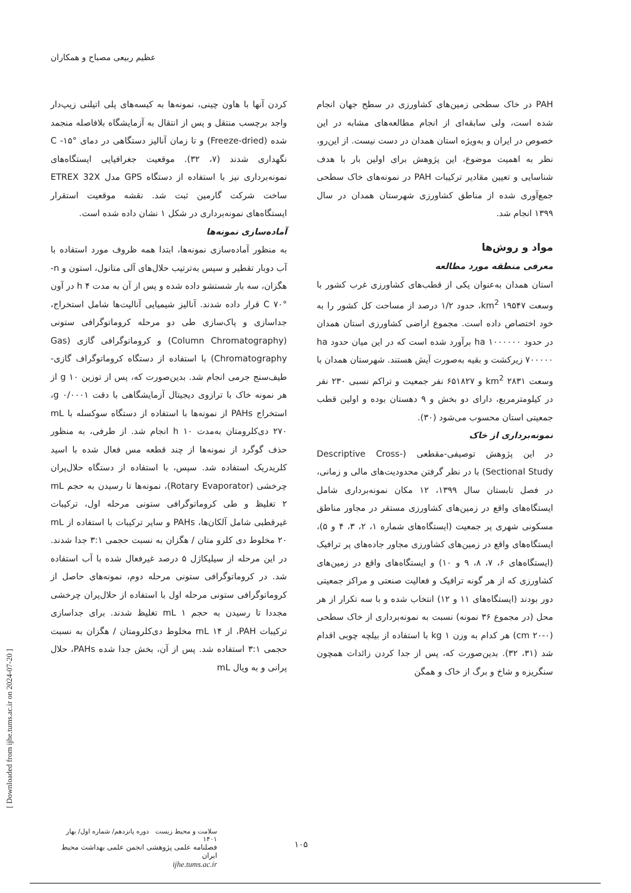عظیم ربیعی مصباح و همکاران
PAH در خاک سطحی زمین‌های کشاورزی در سطح جهان انجام شده است، ولی سابقه‌ای از انجام مطالعه‌های مشابه در این خصوص در ایران و به‌ویژه استان همدان در دست نیست. از این‌رو، نظر به اهمیت موضوع، این پژوهش برای اولین بار با هدف شناسایی و تعیین مقادیر ترکیبات PAH در نمونه‌های خاک سطحی جمع‌آوری شده از مناطق کشاورزی شهرستان همدان در سال ۱۳۹۹ انجام شد.
مواد و روش‌ها
معرفی منطقه مورد مطالعه
استان همدان به‌عنوان یکی از قطب‌های کشاورزی غرب کشور با وسعت km<sup>2</sup> ۱۹۵۴۷، حدود ۱/۲ درصد از مساحت کل کشور را به خود اختصاص داده است. مجموع اراضی کشاورزی استان همدان در حدود ha ۱۰۰۰۰۰۰ برآورد شده است که در این میان حدود ha ۷۰۰۰۰۰ زیرکشت و بقیه به‌صورت آیش هستند. شهرستان همدان با وسعت km<sup>2</sup> ۲۸۳۱ و ۶۵۱۸۲۷ نفر جمعیت و تراکم نسبی ۲۳۰ نفر در کیلومترمربع، دارای دو بخش و ۹ دهستان بوده و اولین قطب جمعیتی استان محسوب می‌شود (۳۰).
نمونه‌برداری از خاک
در این پژوهش توصیفی-مقطعی (Descriptive Cross-Sectional Study) با در نظر گرفتن محدودیت‌های مالی و زمانی، در فصل تابستان سال ۱۳۹۹، ۱۲ مکان نمونه‌برداری شامل ایستگاه‌های واقع در زمین‌های کشاورزی مستقر در مجاور مناطق مسکونی شهری پر جمعیت (ایستگاه‌های شماره ۱، ۲، ۳، ۴ و ۵)، ایستگاه‌های واقع در زمین‌های کشاورزی مجاور جاده‌های پر ترافیک (ایستگاه‌های ۶، ۷، ۸، ۹ و ۱۰) و ایستگاه‌های واقع در زمین‌های کشاورزی که از هر گونه ترافیک و فعالیت صنعتی و مراکز جمعیتی دور بودند (ایستگاه‌های ۱۱ و ۱۲) انتخاب شده و با سه تکرار از هر محل (در مجموع ۳۶ نمونه) نسبت به نمونه‌برداری از خاک سطحی (cm ۲۰-۰) هر کدام به وزن kg ۱ با استفاده از بیلچه چوبی اقدام شد (۳۱، ۳۲). بدین‌صورت که، پس از جدا کردن زائدات همچون سنگریزه و شاخ و برگ از خاک و همگن
کردن آنها با هاون چینی، نمونه‌ها به کیسه‌های پلی اتیلنی زیپ‌دار واجد برچسب منتقل و پس از انتقال به آزمایشگاه بلافاصله منجمد شده (Freeze-dried) و تا زمان آنالیز دستگاهی در دمای °C ‎-۱۵ نگهداری شدند (۷، ۳۲). موقعیت جغرافیایی ایستگاه‌های نمونه‌برداری نیز با استفاده از دستگاه GPS مدل ETREX 32X ساخت شرکت گارمین ثبت شد. نقشه موقعیت استقرار ایستگاه‌های نمونه‌برداری در شکل ۱ نشان داده شده است.
آماده‌سازی نمونه‌ها
به منظور آماده‌سازی نمونه‌ها، ابتدا همه ظروف مورد استفاده با آب دوبار تقطیر و سپس به‌ترتیب حلال‌های آلی متانول، استون و n-هگزان، سه بار شستشو داده شده و پس از آن به مدت h ۴ در آون °C ۷۰ قرار داده شدند. آنالیز شیمیایی آنالیت‌ها شامل استخراج، جداسازی و پاک‌سازی طی دو مرحله کروماتوگرافی ستونی (Column Chromatography) و کروماتوگرافی گازی (Gas Chromatography) با استفاده از دستگاه کروماتوگراف گازی-طیف‌سنج جرمی انجام شد. بدین‌صورت که، پس از توزین g ۱۰ از هر نمونه خاک با ترازوی دیجیتال آزمایشگاهی با دقت g ۰/۰۰۰۱، استخراج PAHs از نمونه‌ها با استفاده از دستگاه سوکسله با mL ۲۷۰ دی‌کلرومتان به‌مدت h ۱۰ انجام شد. از طرفی، به منظور حذف گوگرد از نمونه‌ها از چند قطعه مس فعال شده با اسید کلریدریک استفاده شد. سپس، با استفاده از دستگاه حلال‌پران چرخشی (Rotary Evaporator)، نمونه‌ها تا رسیدن به حجم mL ۲ تغلیظ و طی کروماتوگرافی ستونی مرحله اول، ترکیبات غیرقطبی شامل آلکان‌ها، PAHs و سایر ترکیبات با استفاده از mL ۲۰ مخلوط دی کلرو متان / هگزان به نسبت حجمی ۳:۱ جدا شدند. در این مرحله از سیلیکاژل ۵ درصد غیرفعال شده با آب استفاده شد. در کروماتوگرافی ستونی مرحله دوم، نمونه‌های حاصل از کروماتوگرافی ستونی مرحله اول با استفاده از حلال‌پران چرخشی مجددا تا رسیدن به حجم mL ۱ تغلیظ شدند. برای جداسازی ترکیبات PAH، از mL ۱۴ مخلوط دی‌کلرومتان / هگزان به نسبت حجمی ۳:۱ استفاده شد. پس از آن، بخش جدا شده PAHs، حلال پرانی و به ویال mL
[ Downloaded from ijhe.tums.ac.ir on 2024-07-20 ]
سلامت و محیط زیست دوره پانزدهم/ شماره اول/ بهار ۱۴۰۱
فصلنامه علمی پژوهشی انجمن علمی بهداشت محیط ایران
ijhe.tums.ac.ir
۱۰۵